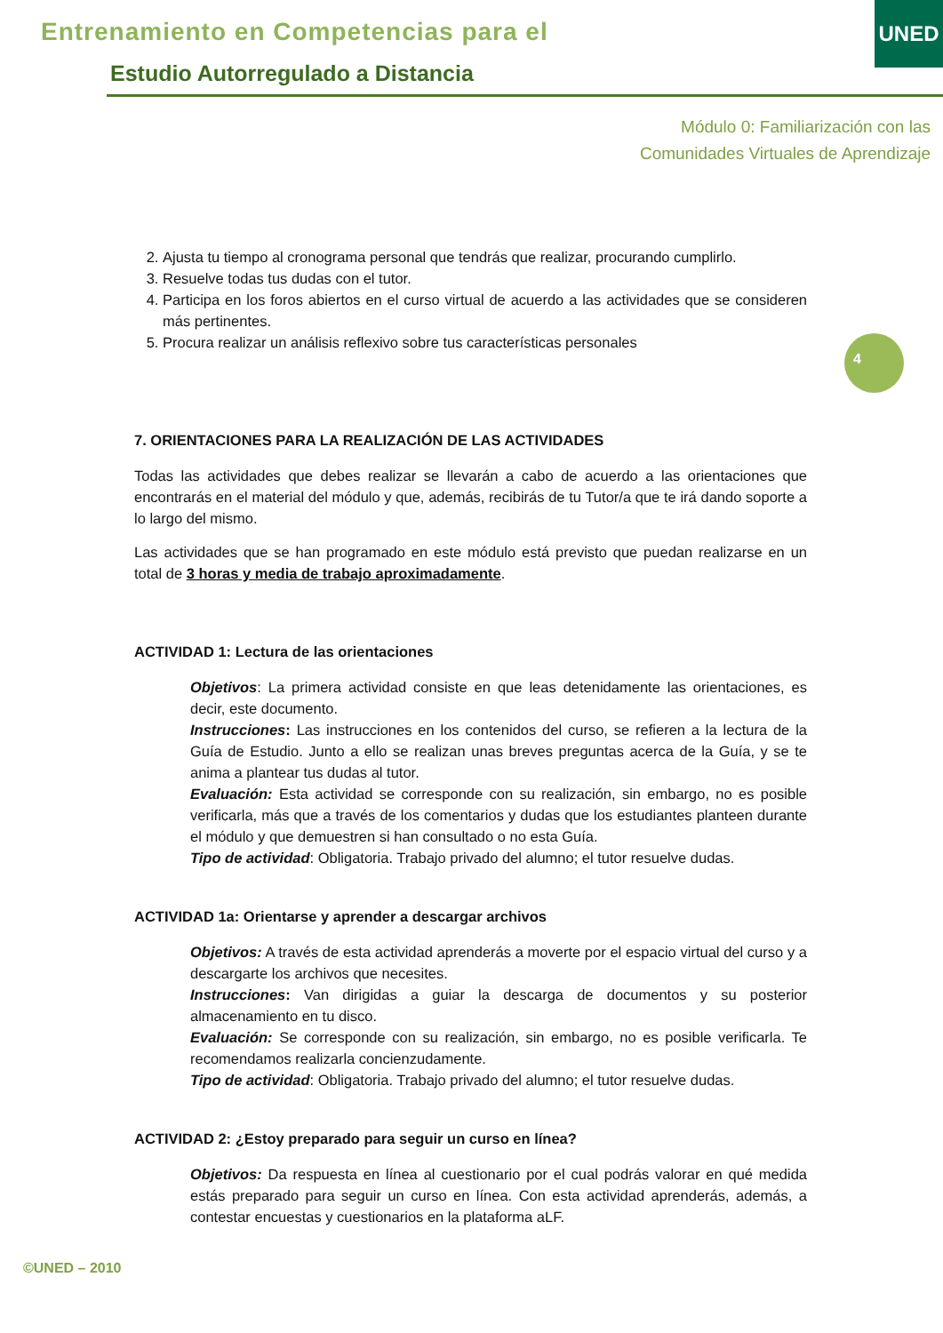Entrenamiento en Competencias para el
Estudio Autorregulado a Distancia
UNED
Módulo 0: Familiarización con las
Comunidades Virtuales de Aprendizaje
4
2. Ajusta tu tiempo al cronograma personal que tendrás que realizar, procurando cumplirlo.
3. Resuelve todas tus dudas con el tutor.
4. Participa en los foros abiertos en el curso virtual de acuerdo a las actividades que se consideren más pertinentes.
5. Procura realizar un análisis reflexivo sobre tus características personales
7. ORIENTACIONES PARA LA REALIZACIÓN DE LAS ACTIVIDADES
Todas las actividades que debes realizar se llevarán a cabo de acuerdo a las orientaciones que encontrarás en el material del módulo y que, además, recibirás de tu Tutor/a que te irá dando soporte a lo largo del mismo.
Las actividades que se han programado en este módulo está previsto que puedan realizarse en un total de 3 horas y media de trabajo aproximadamente.
ACTIVIDAD 1: Lectura de las orientaciones
Objetivos: La primera actividad consiste en que leas detenidamente las orientaciones, es decir, este documento.
Instrucciones: Las instrucciones en los contenidos del curso, se refieren a la lectura de la Guía de Estudio. Junto a ello se realizan unas breves preguntas acerca de la Guía, y se te anima a plantear tus dudas al tutor.
Evaluación: Esta actividad se corresponde con su realización, sin embargo, no es posible verificarla, más que a través de los comentarios y dudas que los estudiantes planteen durante el módulo y que demuestren si han consultado o no esta Guía.
Tipo de actividad: Obligatoria. Trabajo privado del alumno; el tutor resuelve dudas.
ACTIVIDAD 1a: Orientarse y aprender a descargar archivos
Objetivos: A través de esta actividad aprenderás a moverte por el espacio virtual del curso y a descargarte los archivos que necesites.
Instrucciones: Van dirigidas a guiar la descarga de documentos y su posterior almacenamiento en tu disco.
Evaluación: Se corresponde con su realización, sin embargo, no es posible verificarla. Te recomendamos realizarla concienzudamente.
Tipo de actividad: Obligatoria. Trabajo privado del alumno; el tutor resuelve dudas.
ACTIVIDAD 2: ¿Estoy preparado para seguir un curso en línea?
Objetivos: Da respuesta en línea al cuestionario por el cual podrás valorar en qué medida estás preparado para seguir un curso en línea. Con esta actividad aprenderás, además, a contestar encuestas y cuestionarios en la plataforma aLF.
©UNED – 2010